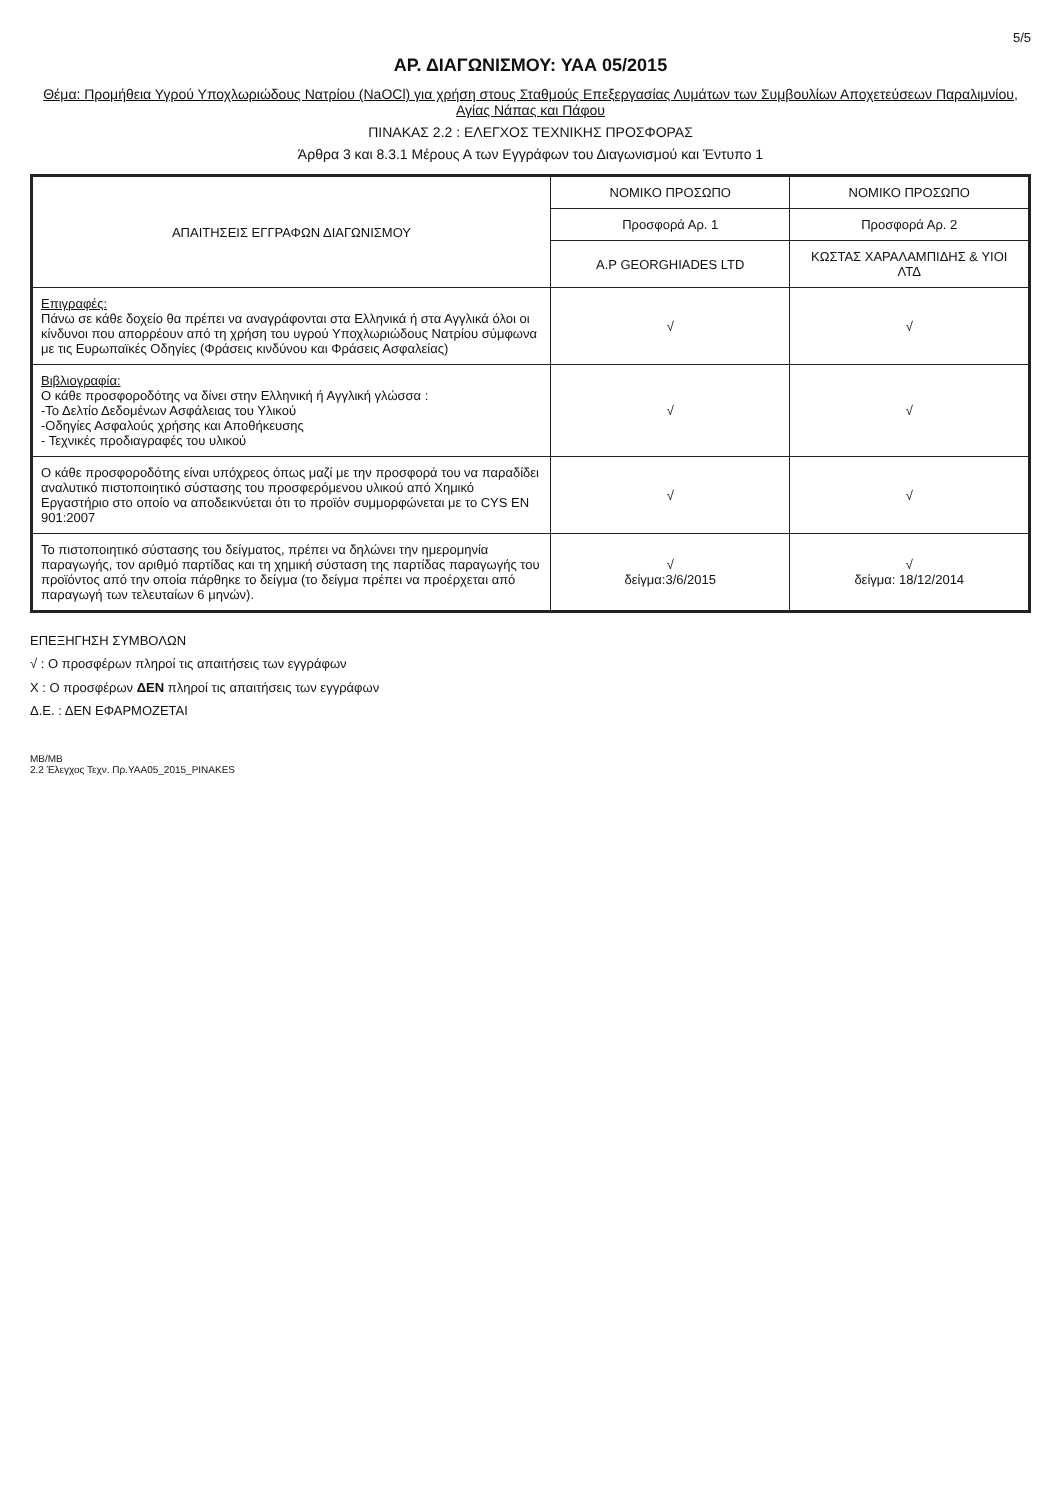5/5
ΑΡ. ΔΙΑΓΩΝΙΣΜΟΥ: ΥΑΑ 05/2015
Θέμα: Προμήθεια Υγρού Υποχλωριώδους Νατρίου (NaOCl) για χρήση στους Σταθμούς Επεξεργασίας Λυμάτων των Συμβουλίων Αποχετεύσεων Παραλιμνίου, Αγίας Νάπας και Πάφου
ΠΙΝΑΚΑΣ 2.2 : ΕΛΕΓΧΟΣ ΤΕΧΝΙΚΗΣ ΠΡΟΣΦΟΡΑΣ
Άρθρα 3 και 8.3.1 Μέρους Α των Εγγράφων του Διαγωνισμού και Έντυπο 1
| ΑΠΑΙΤΗΣΕΙΣ ΕΓΓΡΑΦΩΝ ΔΙΑΓΩΝΙΣΜΟΥ | ΝΟΜΙΚΟ ΠΡΟΣΩΠΟ | ΝΟΜΙΚΟ ΠΡΟΣΩΠΟ |
| --- | --- | --- |
| | Προσφορά Αρ. 1 | Προσφορά Αρ. 2 |
| | A.P GEORGHIADES LTD | ΚΩΣΤΑΣ ΧΑΡΑΛΑΜΠΙΔΗΣ & ΥΙΟΙ ΛΤΔ |
| Επιγραφές: Πάνω σε κάθε δοχείο θα πρέπει να αναγράφονται στα Ελληνικά ή στα Αγγλικά όλοι οι κίνδυνοι που απορρέουν από τη χρήση του υγρού Υποχλωριώδους Νατρίου σύμφωνα με τις Ευρωπαϊκές Οδηγίες (Φράσεις κινδύνου και Φράσεις Ασφαλείας) | √ | √ |
| Βιβλιογραφία: Ο κάθε προσφοροδότης να δίνει στην Ελληνική ή Αγγλική γλώσσα : -Το Δελτίο Δεδομένων Ασφάλειας του Υλικού -Οδηγίες Ασφαλούς χρήσης και Αποθήκευσης - Τεχνικές προδιαγραφές του υλικού | √ | √ |
| Ο κάθε προσφοροδότης είναι υπόχρεος όπως μαζί με την προσφορά του να παραδίδει αναλυτικό πιστοποιητικό σύστασης του προσφερόμενου υλικού από Χημικό Εργαστήριο στο οποίο να αποδεικνύεται ότι το προϊόν συμμορφώνεται με το CYS EN 901:2007 | √ | √ |
| Το πιστοποιητικό σύστασης του δείγματος, πρέπει να δηλώνει την ημερομηνία παραγωγής, τον αριθμό παρτίδας και τη χημική σύσταση της παρτίδας παραγωγής του προϊόντος από την οποία πάρθηκε το δείγμα (το δείγμα πρέπει να προέρχεται από παραγωγή των τελευταίων 6 μηνών). | √ δείγμα:3/6/2015 | √ δείγμα: 18/12/2014 |
ΕΠΕΞΗΓΗΣΗ ΣΥΜΒΟΛΩΝ
√ : Ο προσφέρων πληροί τις απαιτήσεις των εγγράφων
Χ : Ο προσφέρων ΔΕΝ πληροί τις απαιτήσεις των εγγράφων
Δ.Ε. : ΔΕΝ ΕΦΑΡΜΟΖΕΤΑΙ
ΜΒ/ΜΒ
2.2 Έλεγχος Τεχν. Πρ.ΥΑΑ05_2015_PINAKES